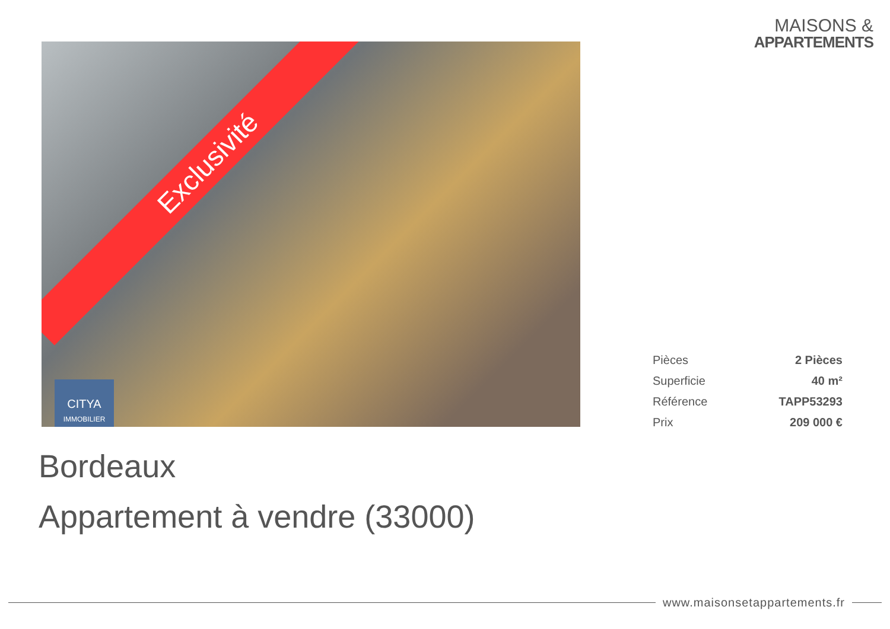MAISONS &
APPARTEMENTS
Exclusivité
CITYA
IMMOBILIER
| Pièces | 2 Pièces |
| Superficie | 40 m² |
| Référence | TAPP53293 |
| Prix | 209 000 € |
Bordeaux
Appartement à vendre (33000)
www.maisonsetappartements.fr